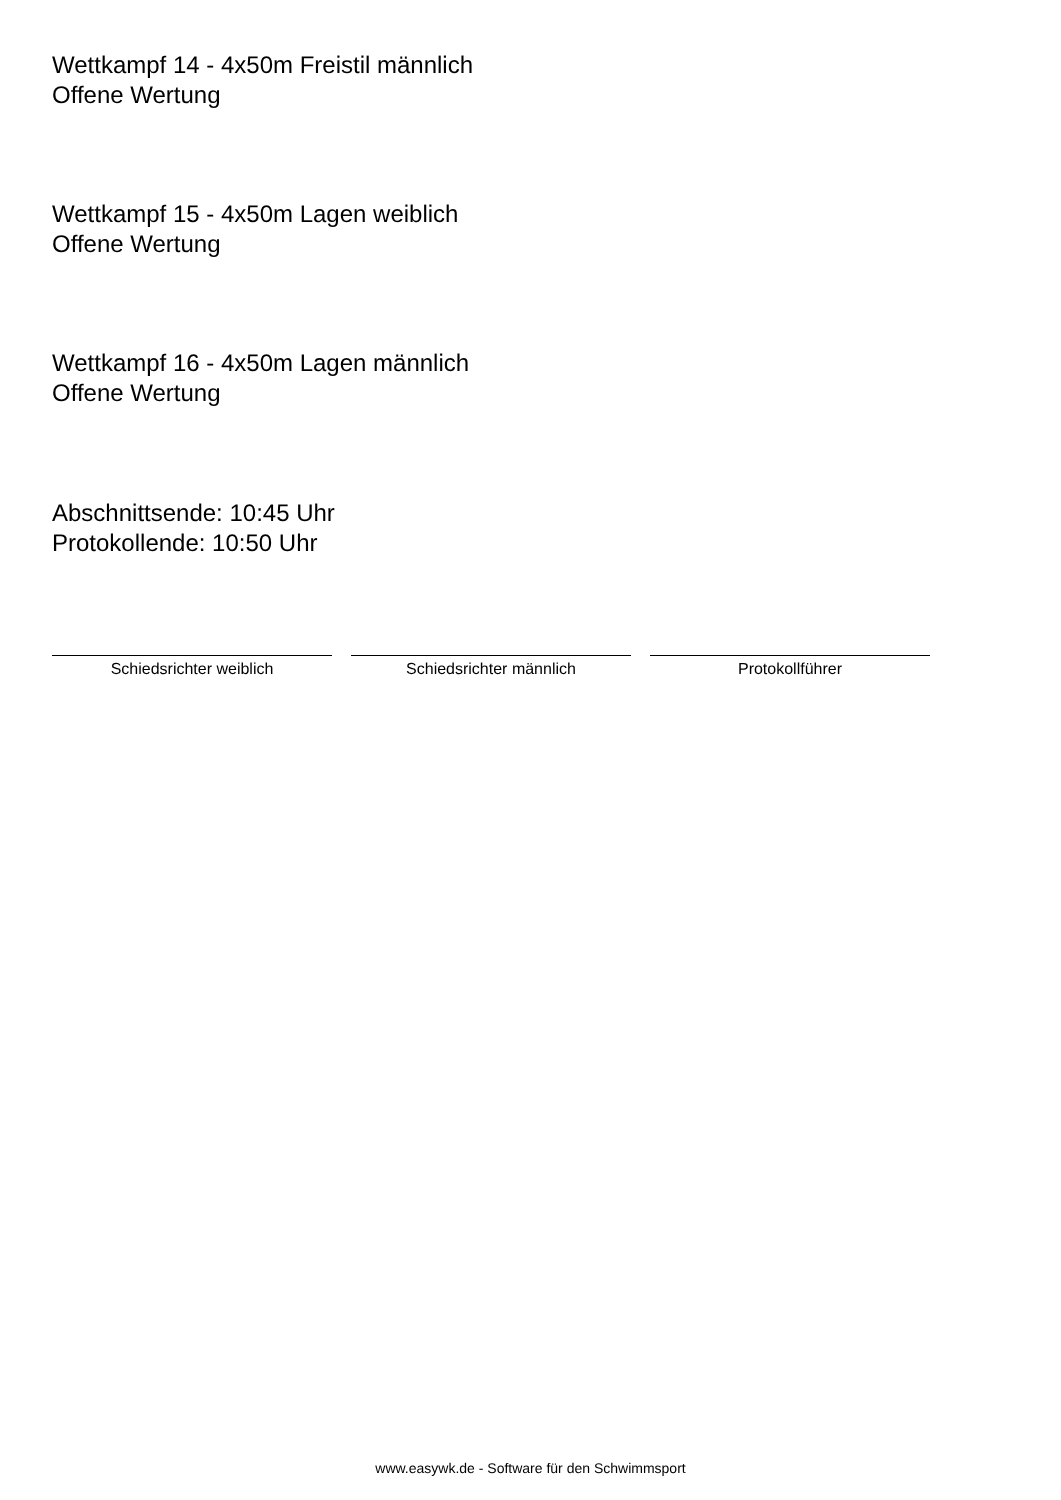Wettkampf 14 - 4x50m Freistil männlich
Offene Wertung
Wettkampf 15 - 4x50m Lagen weiblich
Offene Wertung
Wettkampf 16 - 4x50m Lagen männlich
Offene Wertung
Abschnittsende: 10:45 Uhr
Protokollende: 10:50 Uhr
Schiedsrichter weiblich Schiedsrichter männlich Protokollführer
www.easywk.de - Software für den Schwimmsport